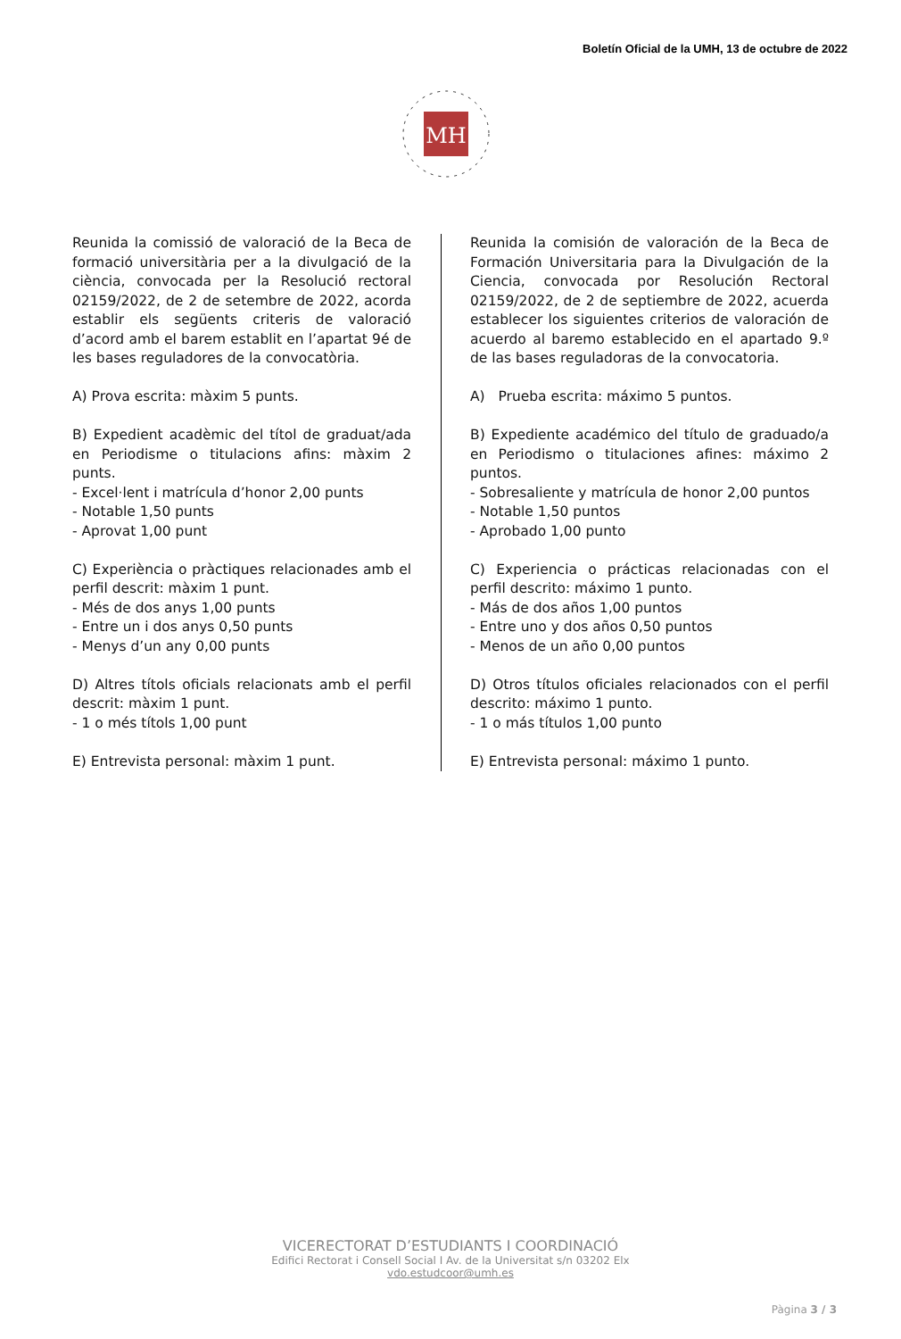Boletín Oficial de la UMH, 13 de octubre de 2022
MH
Reunida la comissió de valoració de la Beca de formació universitària per a la divulgació de la ciència, convocada per la Resolució rectoral 02159/2022, de 2 de setembre de 2022, acorda establir els següents criteris de valoració d’acord amb el barem establit en l’apartat 9é de les bases reguladores de la convocatòria.
A) Prova escrita: màxim 5 punts.
B) Expedient acadèmic del títol de graduat/ada en Periodisme o titulacions afins: màxim 2 punts.
- Excel·lent i matrícula d’honor 2,00 punts
- Notable 1,50 punts
- Aprovat 1,00 punt
C) Experiència o pràctiques relacionades amb el perfil descrit: màxim 1 punt.
- Més de dos anys 1,00 punts
- Entre un i dos anys 0,50 punts
- Menys d’un any 0,00 punts
D) Altres títols oficials relacionats amb el perfil descrit: màxim 1 punt.
- 1 o més títols 1,00 punt
E) Entrevista personal: màxim 1 punt.
Reunida la comisión de valoración de la Beca de Formación Universitaria para la Divulgación de la Ciencia, convocada por Resolución Rectoral 02159/2022, de 2 de septiembre de 2022, acuerda establecer los siguientes criterios de valoración de acuerdo al baremo establecido en el apartado 9.º de las bases reguladoras de la convocatoria.
A) Prueba escrita: máximo 5 puntos.
B) Expediente académico del título de graduado/a en Periodismo o titulaciones afines: máximo 2 puntos.
- Sobresaliente y matrícula de honor 2,00 puntos
- Notable 1,50 puntos
- Aprobado 1,00 punto
C) Experiencia o prácticas relacionadas con el perfil descrito: máximo 1 punto.
- Más de dos años 1,00 puntos
- Entre uno y dos años 0,50 puntos
- Menos de un año 0,00 puntos
D) Otros títulos oficiales relacionados con el perfil descrito: máximo 1 punto.
- 1 o más títulos 1,00 punto
E) Entrevista personal: máximo 1 punto.
VICERECTORAT D’ESTUDIANTS I COORDINACIÓ
Edifici Rectorat i Consell Social I Av. de la Universitat s/n 03202 Elx
vdo.estudcoor@umh.es
Pàgina 3 / 3